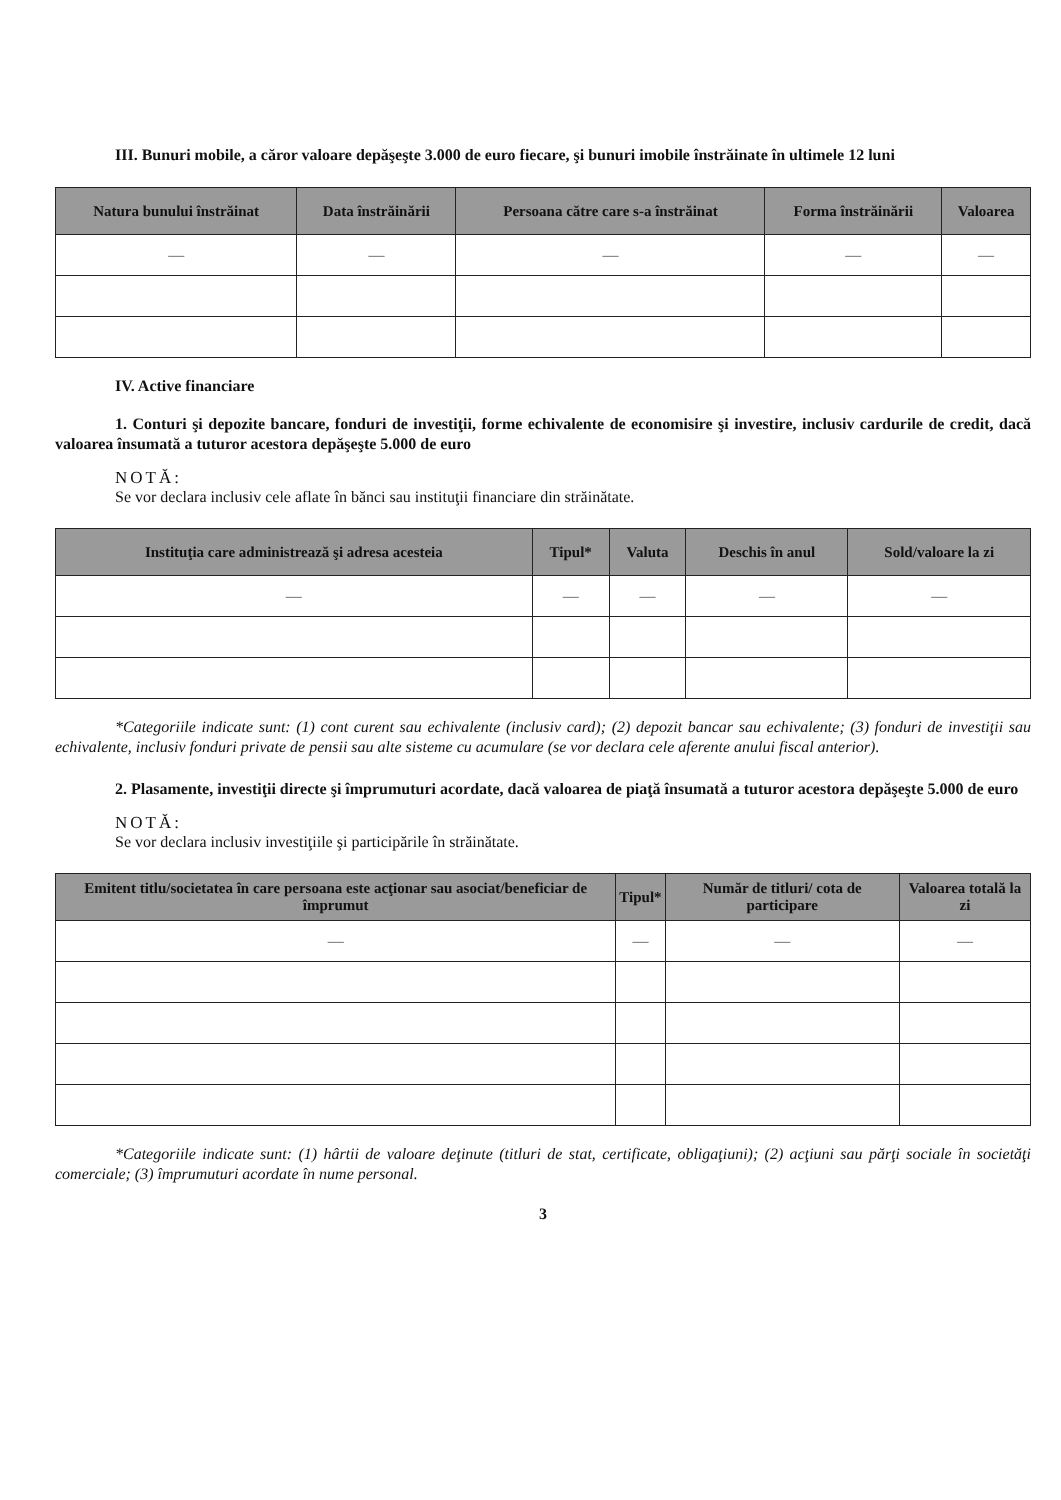III. Bunuri mobile, a căror valoare depăşeşte 3.000 de euro fiecare, şi bunuri imobile înstrăinate în ultimele 12 luni
| Natura bunului înstrăinat | Data înstrăinării | Persoana către care s-a înstrăinat | Forma înstrăinării | Valoarea |
| --- | --- | --- | --- | --- |
| — | — | — | — | — |
IV. Active financiare
1. Conturi şi depozite bancare, fonduri de investiţii, forme echivalente de economisire şi investire, inclusiv cardurile de credit, dacă valoarea însumată a tuturor acestora depăşeşte 5.000 de euro
NOTĂ:
Se vor declara inclusiv cele aflate în bănci sau instituţii financiare din străinătate.
| Instituţia care administrează şi adresa acesteia | Tipul* | Valuta | Deschis în anul | Sold/valoare la zi |
| --- | --- | --- | --- | --- |
| — | — | — | — | — |
*Categoriile indicate sunt: (1) cont curent sau echivalente (inclusiv card); (2) depozit bancar sau echivalente; (3) fonduri de investiţii sau echivalente, inclusiv fonduri private de pensii sau alte sisteme cu acumulare (se vor declara cele aferente anului fiscal anterior).
2. Plasamente, investiţii directe şi împrumuturi acordate, dacă valoarea de piaţă însumată a tuturor acestora depăşeşte 5.000 de euro
NOTĂ:
Se vor declara inclusiv investiţiile şi participările în străinătate.
| Emitent titlu/societatea în care persoana este acţionar sau asociat/beneficiar de împrumut | Tipul* | Număr de titluri/ cota de participare | Valoarea totală la zi |
| --- | --- | --- | --- |
| — | — | — | — |
*Categoriile indicate sunt: (1) hârtii de valoare deţinute (titluri de stat, certificate, obligaţiuni); (2) acţiuni sau părţi sociale în societăţi comerciale; (3) împrumuturi acordate în nume personal.
3